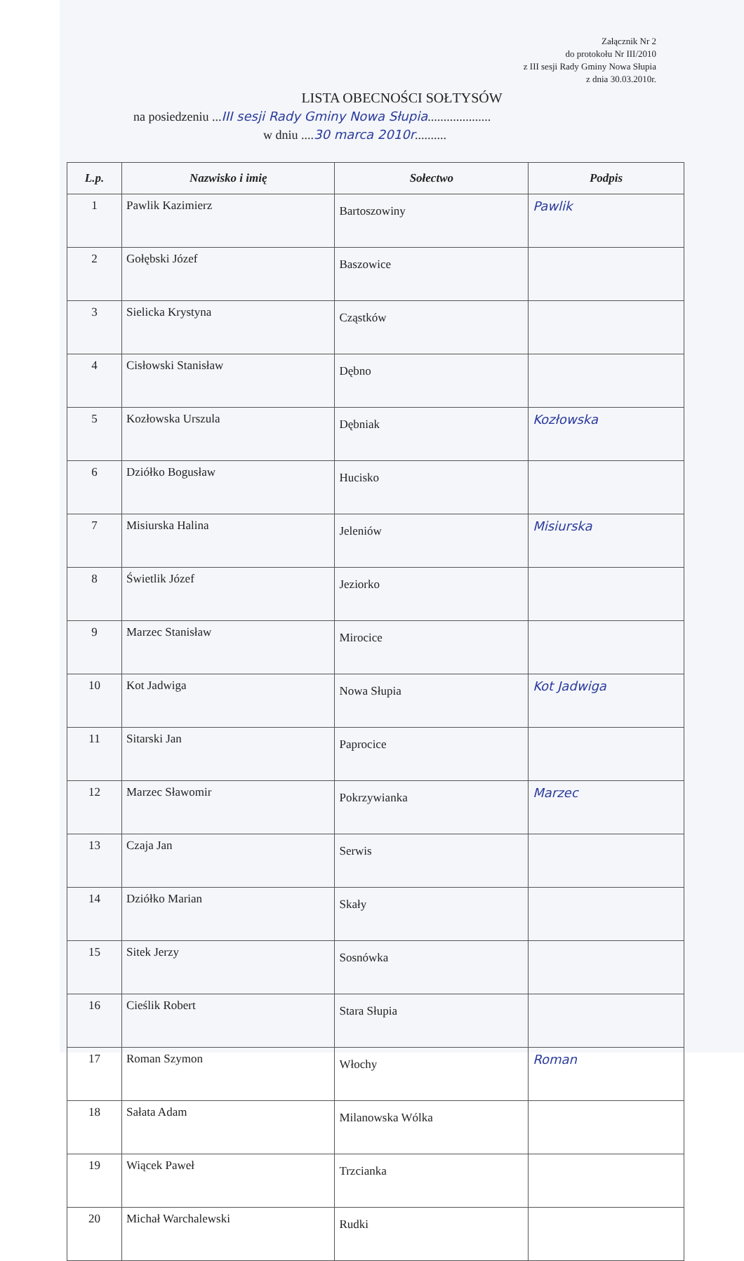Załącznik Nr 2
do protokołu Nr III/2010
z III sesji Rady Gminy Nowa Słupia
z dnia 30.03.2010r.
LISTA OBECNOŚCI SOŁTYSÓW
na posiedzeniu ...III sesji Rady Gminy Nowa Słupia....................
w dniu ....30 marca 2010r..........
| L.p. | Nazwisko i imię | Sołectwo | Podpis |
| --- | --- | --- | --- |
| 1 | Pawlik Kazimierz | Bartoszowiny | Pawlik |
| 2 | Gołębski Józef | Baszowice | |
| 3 | Sielicka Krystyna | Cząstków | |
| 4 | Cisłowski Stanisław | Dębno | |
| 5 | Kozłowska Urszula | Dębniak | Kozłowska |
| 6 | Dziółko Bogusław | Hucisko | |
| 7 | Misiurska Halina | Jeleniów | Misiurska |
| 8 | Świetlik Józef | Jeziorko | |
| 9 | Marzec Stanisław | Mirocice | |
| 10 | Kot Jadwiga | Nowa Słupia | Kot Jadwiga |
| 11 | Sitarski Jan | Paprocice | |
| 12 | Marzec Sławomir | Pokrzywianka | Marzec |
| 13 | Czaja Jan | Serwis | |
| 14 | Dziółko Marian | Skały | |
| 15 | Sitek Jerzy | Sosnówka | |
| 16 | Cieślik Robert | Stara Słupia | |
| 17 | Roman Szymon | Włochy | Roman |
| 18 | Sałata Adam | Milanowska Wólka | |
| 19 | Wiącek Paweł | Trzcianka | |
| 20 | Michał Warchalewski | Rudki | |